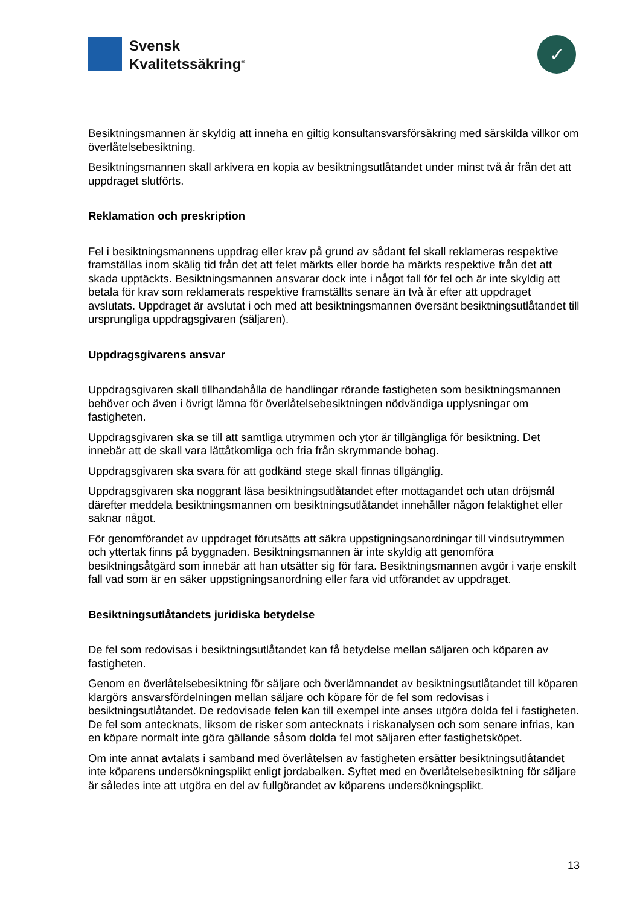Svensk
Kvalitetssäkring<sup>®</sup>
✓
Besiktningsmannen är skyldig att inneha en giltig konsultansvarsförsäkring med särskilda villkor om överlåtelsebesiktning.
Besiktningsmannen skall arkivera en kopia av besiktningsutlåtandet under minst två år från det att uppdraget slutförts.
Reklamation och preskription
Fel i besiktningsmannens uppdrag eller krav på grund av sådant fel skall reklameras respektive framställas inom skälig tid från det att felet märkts eller borde ha märkts respektive från det att skada upptäckts. Besiktningsmannen ansvarar dock inte i något fall för fel och är inte skyldig att betala för krav som reklamerats respektive framställts senare än två år efter att uppdraget avslutats. Uppdraget är avslutat i och med att besiktningsmannen översänt besiktningsutlåtandet till ursprungliga uppdragsgivaren (säljaren).
Uppdragsgivarens ansvar
Uppdragsgivaren skall tillhandahålla de handlingar rörande fastigheten som besiktningsmannen behöver och även i övrigt lämna för överlåtelsebesiktningen nödvändiga upplysningar om fastigheten.
Uppdragsgivaren ska se till att samtliga utrymmen och ytor är tillgängliga för besiktning. Det innebär att de skall vara lättåtkomliga och fria från skrymmande bohag.
Uppdragsgivaren ska svara för att godkänd stege skall finnas tillgänglig.
Uppdragsgivaren ska noggrant läsa besiktningsutlåtandet efter mottagandet och utan dröjsmål därefter meddela besiktningsmannen om besiktningsutlåtandet innehåller någon felaktighet eller saknar något.
För genomförandet av uppdraget förutsätts att säkra uppstigningsanordningar till vindsutrymmen och yttertak finns på byggnaden. Besiktningsmannen är inte skyldig att genomföra besiktningsåtgärd som innebär att han utsätter sig för fara. Besiktningsmannen avgör i varje enskilt fall vad som är en säker uppstigningsanordning eller fara vid utförandet av uppdraget.
Besiktningsutlåtandets juridiska betydelse
De fel som redovisas i besiktningsutlåtandet kan få betydelse mellan säljaren och köparen av fastigheten.
Genom en överlåtelsebesiktning för säljare och överlämnandet av besiktningsutlåtandet till köparen klargörs ansvarsfördelningen mellan säljare och köpare för de fel som redovisas i besiktningsutlåtandet. De redovisade felen kan till exempel inte anses utgöra dolda fel i fastigheten. De fel som antecknats, liksom de risker som antecknats i riskanalysen och som senare infrias, kan en köpare normalt inte göra gällande såsom dolda fel mot säljaren efter fastighetsköpet.
Om inte annat avtalats i samband med överlåtelsen av fastigheten ersätter besiktningsutlåtandet inte köparens undersökningsplikt enligt jordabalken. Syftet med en överlåtelsebesiktning för säljare är således inte att utgöra en del av fullgörandet av köparens undersökningsplikt.
13